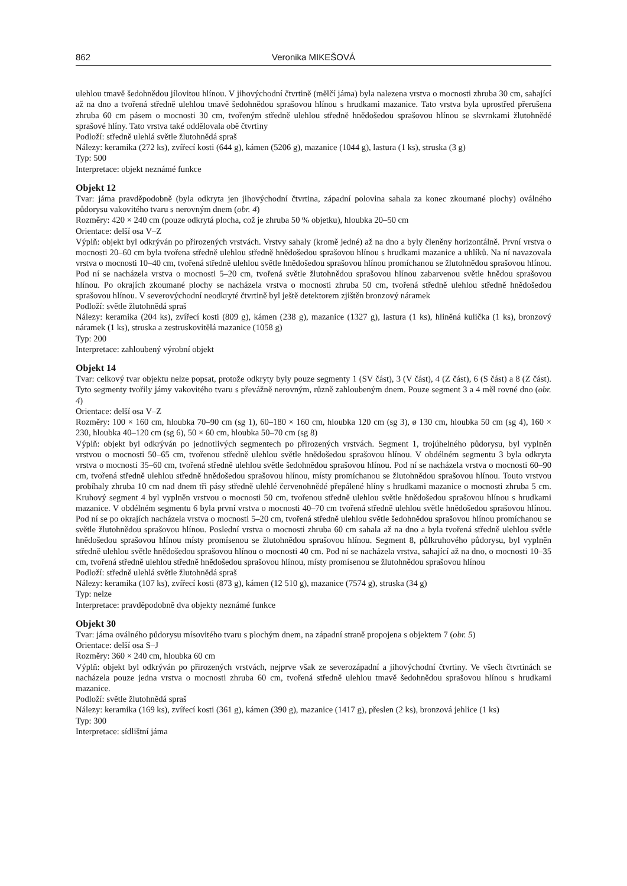862 Veronika MIKEŠOVÁ
ulehlou tmavě šedohnědou jílovitou hlínou. V jihovýchodní čtvrtině (mělčí jáma) byla nalezena vrstva o mocnosti zhruba 30 cm, sahající až na dno a tvořená středně ulehlou tmavě šedohnědou sprašovou hlínou s hrudkami mazanice. Tato vrstva byla uprostřed přerušena zhruba 60 cm pásem o mocnosti 30 cm, tvořeným středně ulehlou středně hnědošedou sprašovou hlínou se skvrnkami žlutohnědé sprašové hlíny. Tato vrstva také oddělovala obě čtvrtiny
Podloží: středně ulehlá světle žlutohnědá spraš
Nálezy: keramika (272 ks), zvířecí kosti (644 g), kámen (5206 g), mazanice (1044 g), lastura (1 ks), struska (3 g)
Typ: 500
Interpretace: objekt neznámé funkce
Objekt 12
Tvar: jáma pravděpodobně (byla odkryta jen jihovýchodní čtvrtina, západní polovina sahala za konec zkoumané plochy) oválného půdorysu vakovitého tvaru s nerovným dnem (obr. 4)
Rozměry: 420 × 240 cm (pouze odkrytá plocha, což je zhruba 50 % objetku), hloubka 20–50 cm
Orientace: delší osa V–Z
Výplň: objekt byl odkrýván po přirozených vrstvách. Vrstvy sahaly (kromě jedné) až na dno a byly členěny horizontálně. První vrstva o mocnosti 20–60 cm byla tvořena středně ulehlou středně hnědošedou sprašovou hlínou s hrudkami mazanice a uhlíků. Na ní navazovala vrstva o mocnosti 10–40 cm, tvořená středně ulehlou světle hnědošedou sprašovou hlínou promíchanou se žlutohnědou sprašovou hlínou. Pod ní se nacházela vrstva o mocnosti 5–20 cm, tvořená světle žlutohnědou sprašovou hlínou zabarvenou světle hnědou sprašovou hlínou. Po okrajích zkoumané plochy se nacházela vrstva o mocnosti zhruba 50 cm, tvořená středně ulehlou středně hnědošedou sprašovou hlínou. V severovýchodní neodkryté čtvrtině byl ještě detektorem zjištěn bronzový náramek
Podloží: světle žlutohnědá spraš
Nálezy: keramika (204 ks), zvířecí kosti (809 g), kámen (238 g), mazanice (1327 g), lastura (1 ks), hliněná kulička (1 ks), bronzový náramek (1 ks), struska a zestruskovitělá mazanice (1058 g)
Typ: 200
Interpretace: zahloubený výrobní objekt
Objekt 14
Tvar: celkový tvar objektu nelze popsat, protože odkryty byly pouze segmenty 1 (SV část), 3 (V část), 4 (Z část), 6 (S část) a 8 (Z část). Tyto segmenty tvořily jámy vakovitého tvaru s převážně nerovným, různě zahloubeným dnem. Pouze segment 3 a 4 měl rovné dno (obr. 4)
Orientace: delší osa V–Z
Rozměry: 100 × 160 cm, hloubka 70–90 cm (sg 1), 60–180 × 160 cm, hloubka 120 cm (sg 3), ø 130 cm, hloubka 50 cm (sg 4), 160 × 230, hloubka 40–120 cm (sg 6), 50 × 60 cm, hloubka 50–70 cm (sg 8)
Výplň: objekt byl odkrýván po jednotlivých segmentech po přirozených vrstvách. Segment 1, trojúhelného půdorysu, byl vyplněn vrstvou o mocnosti 50–65 cm, tvořenou středně ulehlou světle hnědošedou sprašovou hlínou. V obdélném segmentu 3 byla odkryta vrstva o mocnosti 35–60 cm, tvořená středně ulehlou světle šedohnědou sprašovou hlínou. Pod ní se nacházela vrstva o mocnosti 60–90 cm, tvořená středně ulehlou středně hnědošedou sprašovou hlínou, místy promíchanou se žlutohnědou sprašovou hlínou. Touto vrstvou probíhaly zhruba 10 cm nad dnem tři pásy středně ulehlé červenohnědé přepálené hlíny s hrudkami mazanice o mocnosti zhruba 5 cm. Kruhový segment 4 byl vyplněn vrstvou o mocnosti 50 cm, tvořenou středně ulehlou světle hnědošedou sprašovou hlínou s hrudkami mazanice. V obdélném segmentu 6 byla první vrstva o mocnosti 40–70 cm tvořená středně ulehlou světle hnědošedou sprašovou hlínou. Pod ní se po okrajích nacházela vrstva o mocnosti 5–20 cm, tvořená středně ulehlou světle šedohnědou sprašovou hlínou promíchanou se světle žlutohnědou sprašovou hlínou. Poslední vrstva o mocnosti zhruba 60 cm sahala až na dno a byla tvořená středně ulehlou světle hnědošedou sprašovou hlínou místy promísenou se žlutohnědou sprašovou hlínou. Segment 8, půlkruhového půdorysu, byl vyplněn středně ulehlou světle hnědošedou sprašovou hlínou o mocnosti 40 cm. Pod ní se nacházela vrstva, sahající až na dno, o mocnosti 10–35 cm, tvořená středně ulehlou středně hnědošedou sprašovou hlínou, místy promísenou se žlutohnědou sprašovou hlínou
Podloží: středně ulehlá světle žlutohnědá spraš
Nálezy: keramika (107 ks), zvířecí kosti (873 g), kámen (12 510 g), mazanice (7574 g), struska (34 g)
Typ: nelze
Interpretace: pravděpodobně dva objekty neznámé funkce
Objekt 30
Tvar: jáma oválného půdorysu mísovitého tvaru s plochým dnem, na západní straně propojena s objektem 7 (obr. 5)
Orientace: delší osa S–J
Rozměry: 360 × 240 cm, hloubka 60 cm
Výplň: objekt byl odkrýván po přirozených vrstvách, nejprve však ze severozápadní a jihovýchodní čtvrtiny. Ve všech čtvrtinách se nacházela pouze jedna vrstva o mocnosti zhruba 60 cm, tvořená středně ulehlou tmavě šedohnědou sprašovou hlínou s hrudkami mazanice.
Podloží: světle žlutohnědá spraš
Nálezy: keramika (169 ks), zvířecí kosti (361 g), kámen (390 g), mazanice (1417 g), přeslen (2 ks), bronzová jehlice (1 ks)
Typ: 300
Interpretace: sídlištní jáma